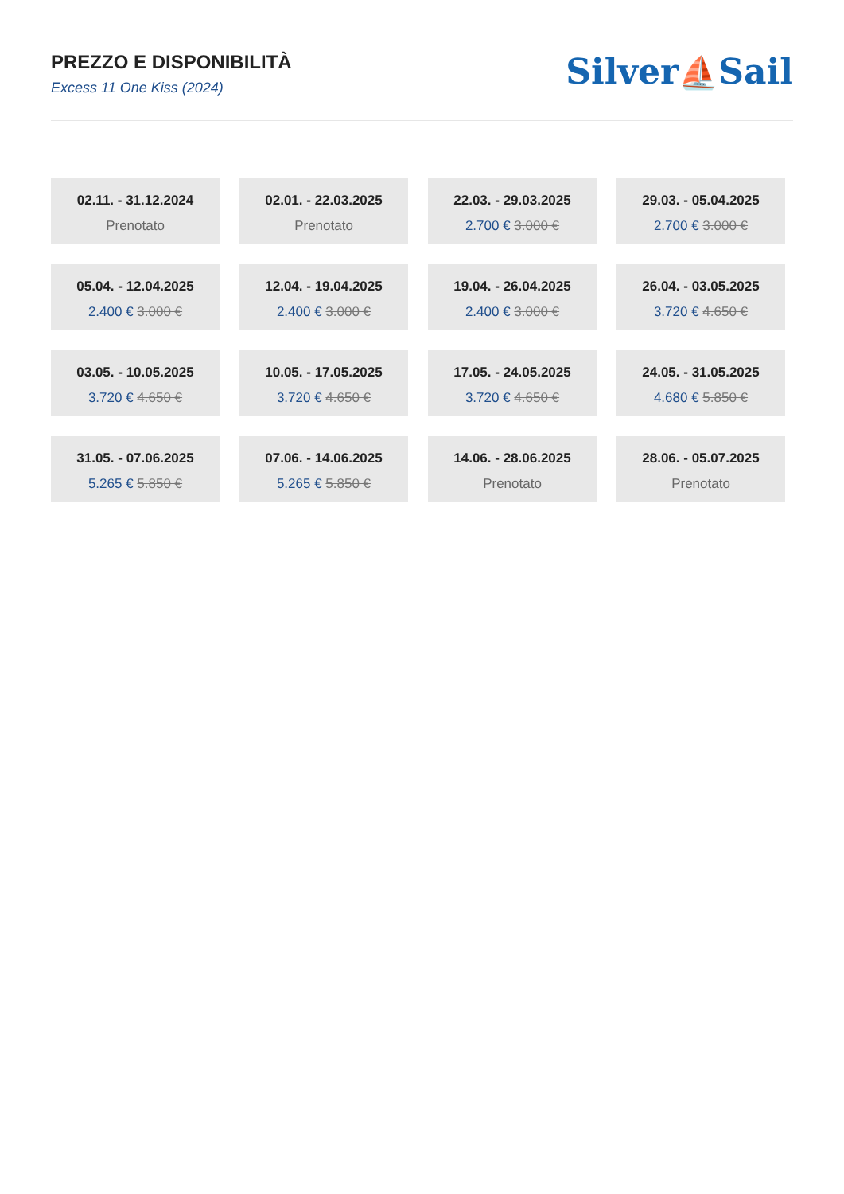PREZZO E DISPONIBILITÀ
Excess 11 One Kiss (2024)
Silver⛵Sail
02.11. - 31.12.2024
Prenotato
02.01. - 22.03.2025
Prenotato
22.03. - 29.03.2025
2.700 € 3.000 €
29.03. - 05.04.2025
2.700 € 3.000 €
05.04. - 12.04.2025
2.400 € 3.000 €
12.04. - 19.04.2025
2.400 € 3.000 €
19.04. - 26.04.2025
2.400 € 3.000 €
26.04. - 03.05.2025
3.720 € 4.650 €
03.05. - 10.05.2025
3.720 € 4.650 €
10.05. - 17.05.2025
3.720 € 4.650 €
17.05. - 24.05.2025
3.720 € 4.650 €
24.05. - 31.05.2025
4.680 € 5.850 €
31.05. - 07.06.2025
5.265 € 5.850 €
07.06. - 14.06.2025
5.265 € 5.850 €
14.06. - 28.06.2025
Prenotato
28.06. - 05.07.2025
Prenotato